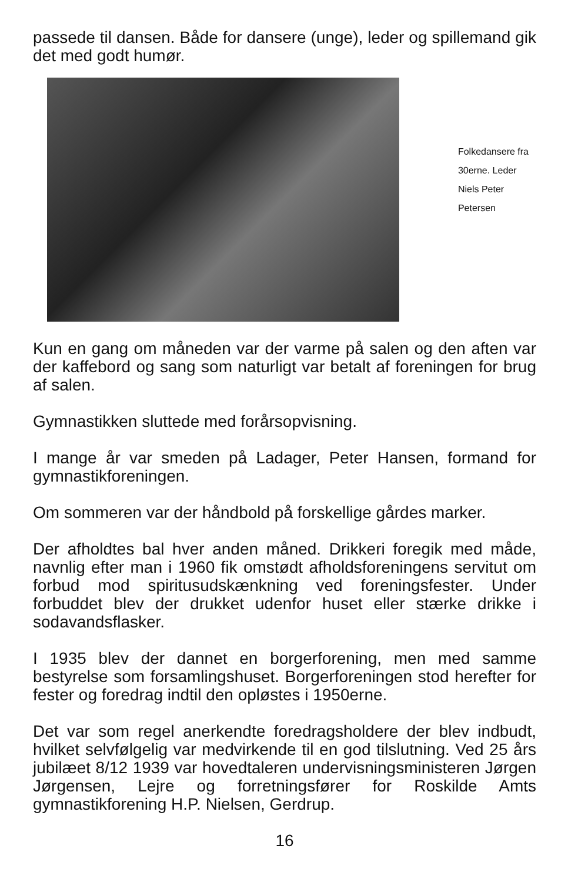passede til dansen. Både for dansere (unge), leder og spillemand gik det med godt humør.
Folkedansere fra 30erne. Leder Niels Peter Petersen
Kun en gang om måneden var der varme på salen og den aften var der kaffebord og sang som naturligt var betalt af foreningen for brug af salen.
Gymnastikken sluttede med forårsopvisning.
I mange år var smeden på Ladager, Peter Hansen, formand for gymnastikforeningen.
Om sommeren var der håndbold på forskellige gårdes marker.
Der afholdtes bal hver anden måned. Drikkeri foregik med måde, navnlig efter man i 1960 fik omstødt afholdsforeningens servitut om forbud mod spiritusudskænkning ved foreningsfester. Under forbuddet blev der drukket udenfor huset eller stærke drikke i sodavandsflasker.
I 1935 blev der dannet en borgerforening, men med samme bestyrelse som forsamlingshuset. Borgerforeningen stod herefter for fester og foredrag indtil den opløstes i 1950erne.
Det var som regel anerkendte foredragsholdere der blev indbudt, hvilket selvfølgelig var medvirkende til en god tilslutning. Ved 25 års jubilæet 8/12 1939 var hovedtaleren undervisningsministeren Jørgen Jørgensen, Lejre og forretningsfører for Roskilde Amts gymnastikforening H.P. Nielsen, Gerdrup.
16